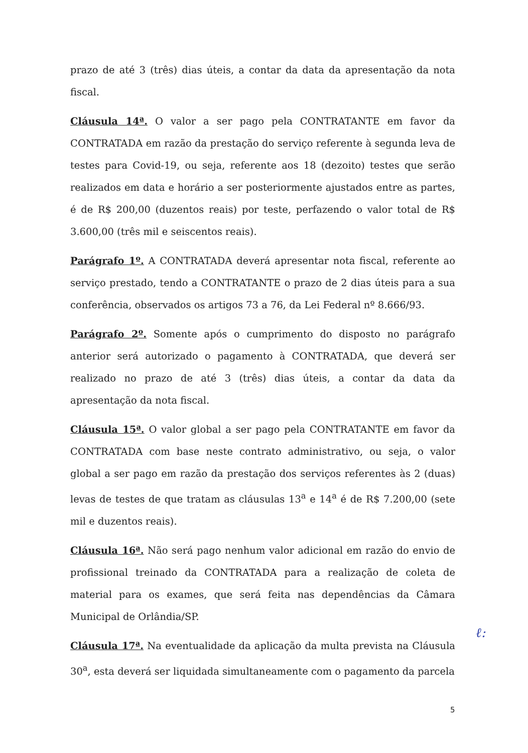prazo de até 3 (três) dias úteis, a contar da data da apresentação da nota fiscal.
Cláusula 14ª. O valor a ser pago pela CONTRATANTE em favor da CONTRATADA em razão da prestação do serviço referente à segunda leva de testes para Covid-19, ou seja, referente aos 18 (dezoito) testes que serão realizados em data e horário a ser posteriormente ajustados entre as partes, é de R$ 200,00 (duzentos reais) por teste, perfazendo o valor total de R$ 3.600,00 (três mil e seiscentos reais).
Parágrafo 1º. A CONTRATADA deverá apresentar nota fiscal, referente ao serviço prestado, tendo a CONTRATANTE o prazo de 2 dias úteis para a sua conferência, observados os artigos 73 a 76, da Lei Federal nº 8.666/93.
Parágrafo 2º. Somente após o cumprimento do disposto no parágrafo anterior será autorizado o pagamento à CONTRATADA, que deverá ser realizado no prazo de até 3 (três) dias úteis, a contar da data da apresentação da nota fiscal.
Cláusula 15ª. O valor global a ser pago pela CONTRATANTE em favor da CONTRATADA com base neste contrato administrativo, ou seja, o valor global a ser pago em razão da prestação dos serviços referentes às 2 (duas) levas de testes de que tratam as cláusulas 13<sup>a</sup> e 14<sup>a</sup> é de R$ 7.200,00 (sete mil e duzentos reais).
Cláusula 16ª. Não será pago nenhum valor adicional em razão do envio de profissional treinado da CONTRATADA para a realização de coleta de material para os exames, que será feita nas dependências da Câmara Municipal de Orlândia/SP.
Cláusula 17ª. Na eventualidade da aplicação da multa prevista na Cláusula 30<sup>a</sup>, esta deverá ser liquidada simultaneamente com o pagamento da parcela
ℓ:
5